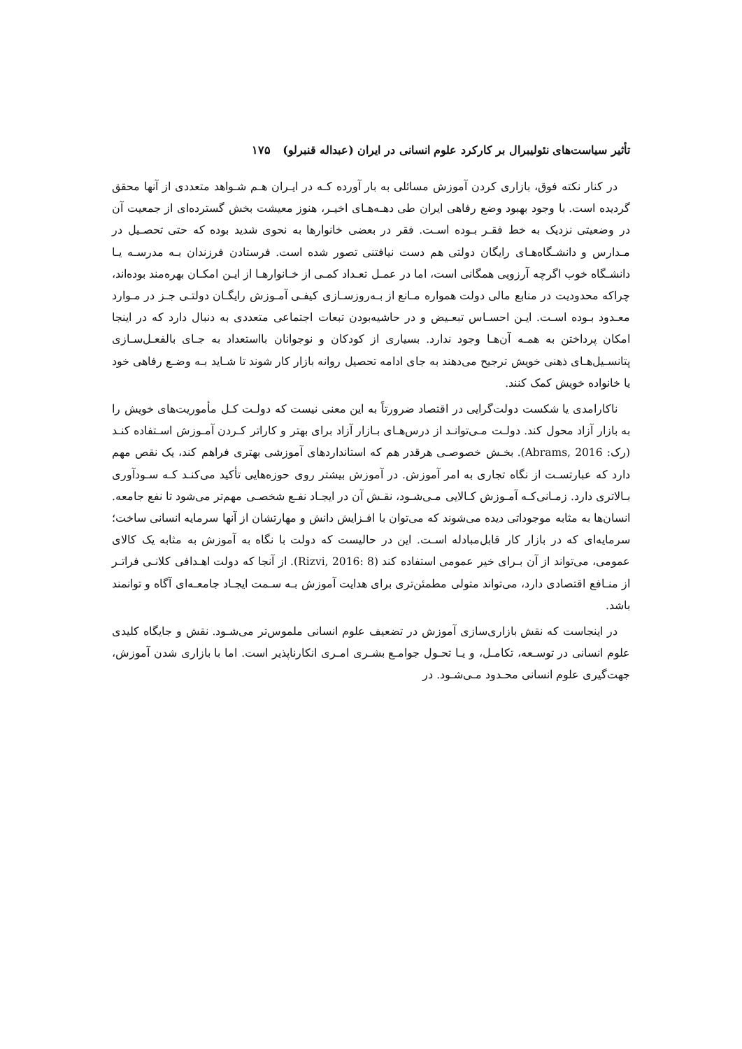تأثیر سیاست‌های نئولیبرال بر کارکرد علوم انسانی در ایران (عبداله قنبرلو) ۱۷۵
در کنار نکته فوق، بازاری کردن آموزش مسائلی به بار آورده کـه در ایـران هـم شـواهد متعددی از آنها محقق گردیده است. با وجود بهبود وضع رفاهی ایران طی دهـه‌هـای اخیـر، هنوز معیشت بخش گسترده‌ای از جمعیت آن در وضعیتی نزدیک به خط فقـر بـوده اسـت. فقر در بعضی خانوارها به نحوی شدید بوده که حتی تحصـیل در مـدارس و دانشـگاه‌هـای رایگان دولتی هم دست نیافتنی تصور شده است. فرستادن فرزندان بـه مدرسـه یـا دانشـگاه خوب اگرچه آرزویی همگانی است، اما در عمـل تعـداد کمـی از خـانوارهـا از ایـن امکـان بهره‌مند بوده‌اند، چراکه محدودیت در منابع مالی دولت همواره مـانع از بـه‌روزسـازی کیفـی آمـوزش رایگـان دولتـی جـز در مـوارد معـدود بـوده اسـت. ایـن احسـاس تبعـیض و در حاشیه‌بودن تبعات اجتماعی متعددی به دنبال دارد که در اینجا امکان پرداختن به همـه آن‌هـا وجود ندارد. بسیاری از کودکان و نوجوانان بااستعداد به جـای بالفعـل‌سـازی پتانسـیل‌هـای ذهنی خویش ترجیح می‌دهند به جای ادامه تحصیل روانه بازار کار شوند تا شـاید بـه وضـع رفاهی خود یا خانواده خویش کمک کنند.
ناکارامدی یا شکست دولت‌گرایی در اقتصاد ضرورتاً به این معنی نیست که دولـت کـل مأموریت‌های خویش را به بازار آزاد محول کند. دولـت مـی‌توانـد از درس‌هـای بـازار آزاد برای بهتر و کاراتر کـردن آمـوزش اسـتفاده کنـد (رک: Abrams, 2016). بخـش خصوصـی هرقدر هم که استانداردهای آموزشی بهتری فراهم کند، یک نقص مهم دارد که عبارتسـت از نگاه تجاری به امر آموزش. در آموزش بیشتر روی حوزه‌هایی تأکید می‌کنـد کـه سـودآوری بـالاتری دارد. زمـانی‌کـه آمـوزش کـالایی مـی‌شـود، نقـش آن در ایجـاد نفـع شخصـی مهم‌تر می‌شود تا نفع جامعه. انسان‌ها به مثابه موجوداتی دیده می‌شوند که می‌توان با افـزایش دانش و مهارتشان از آنها سرمایه انسانی ساخت؛ سرمایه‌ای که در بازار کار قابل‌مبادله اسـت. این در حالیست که دولت با نگاه به آموزش به مثابه یک کالای عمومی، می‌تواند از آن بـرای خیر عمومی استفاده کند (Rizvi, 2016: 8). از آنجا که دولت اهـدافی کلانـی فراتـر از منـافع اقتصادی دارد، می‌تواند متولی مطمئن‌تری برای هدایت آموزش بـه سـمت ایجـاد جامعـه‌ای آگاه و توانمند باشد.
در اینجاست که نقش بازاری‌سازی آموزش در تضعیف علوم انسانی ملموس‌تر می‌شـود. نقش و جایگاه کلیدی علوم انسانی در توسـعه، تکامـل، و یـا تحـول جوامـع بشـری امـری انکارناپذیر است. اما با بازاری شدن آموزش، جهت‌گیری علوم انسانی محـدود مـی‌شـود. در